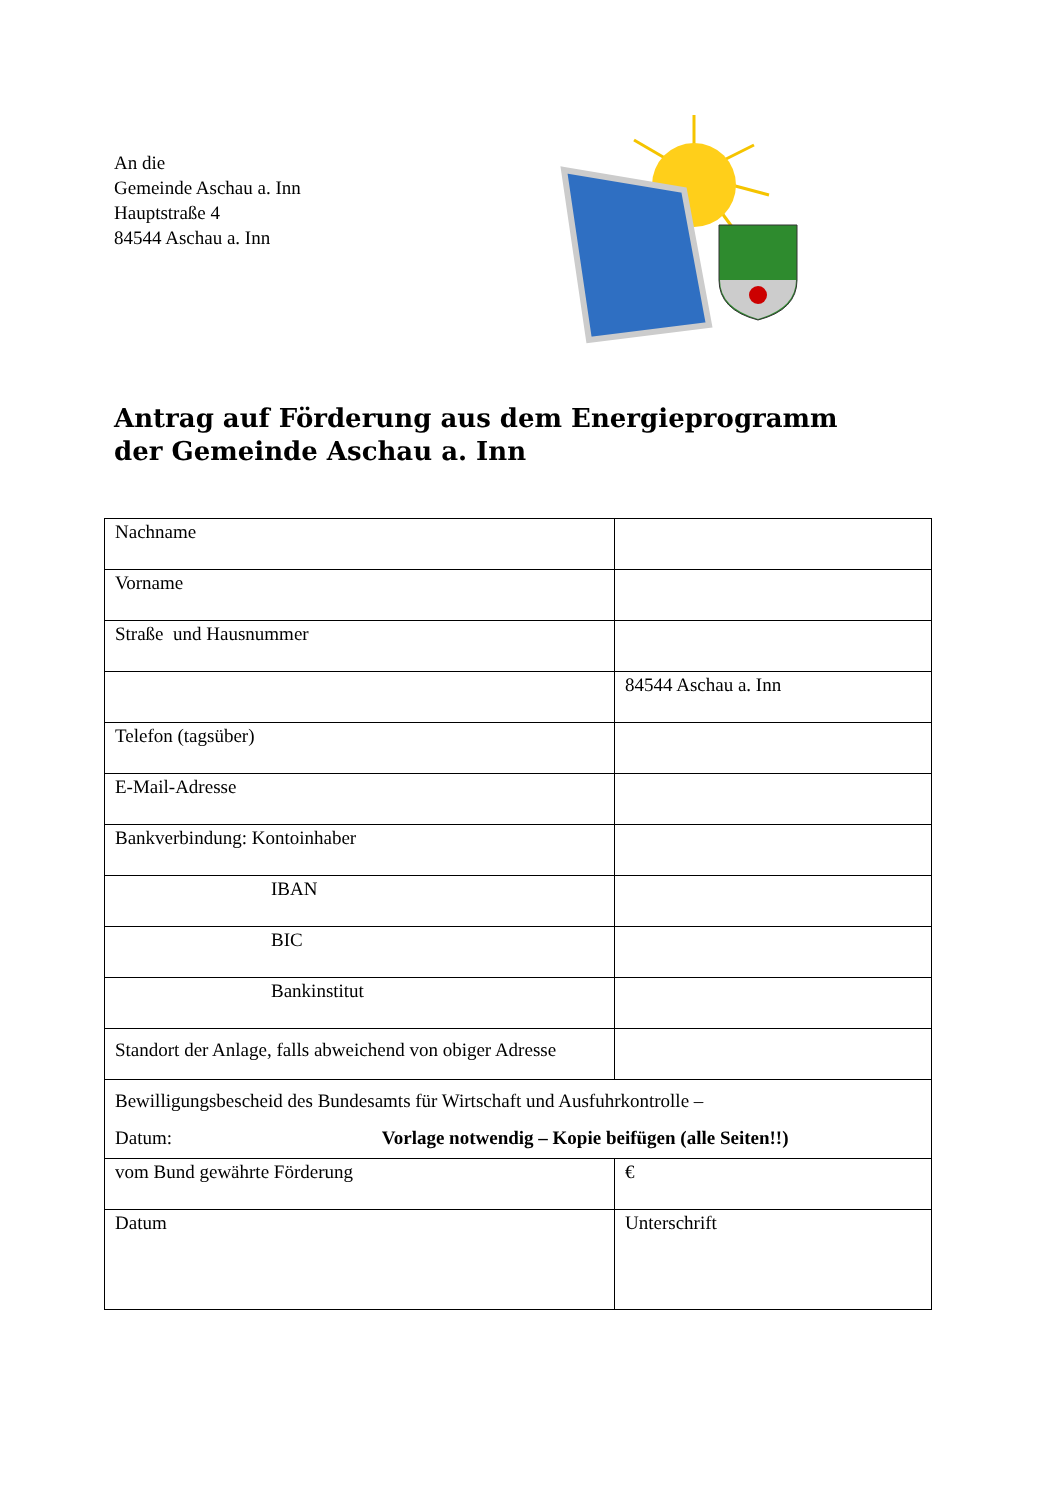An die
Gemeinde Aschau a. Inn
Hauptstraße 4
84544 Aschau a. Inn
Antrag auf Förderung aus dem Energieprogramm
der Gemeinde Aschau a. Inn
| Nachname | |
| Vorname | |
| Straße und Hausnummer | |
| | 84544 Aschau a. Inn |
| Telefon (tagsüber) | |
| E-Mail-Adresse | |
| Bankverbindung: Kontoinhaber | |
| IBAN | |
| BIC | |
| Bankinstitut | |
| Standort der Anlage, falls abweichend von obiger Adresse | |
| Bewilligungsbescheid des Bundesamts für Wirtschaft und Ausfuhrkontrolle – Datum: Vorlage notwendig – Kopie beifügen (alle Seiten!!) | |
| vom Bund gewährte Förderung | € |
| Datum | Unterschrift |